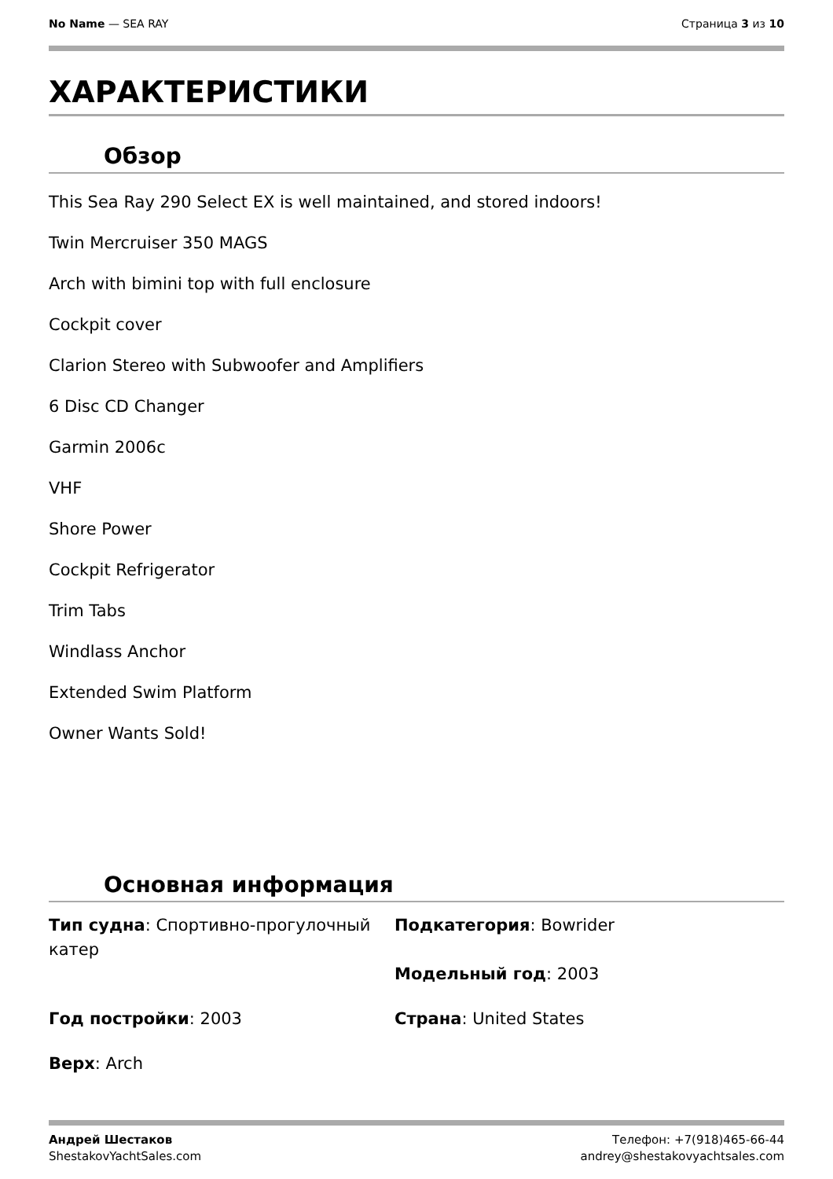No Name — SEA RAY Страница 3 из 10
ХАРАКТЕРИСТИКИ
Обзор
This Sea Ray 290 Select EX is well maintained, and stored indoors!
Twin Mercruiser 350 MAGS
Arch with bimini top with full enclosure
Cockpit cover
Clarion Stereo with Subwoofer and Amplifiers
6 Disc CD Changer
Garmin 2006c
VHF
Shore Power
Cockpit Refrigerator
Trim Tabs
Windlass Anchor
Extended Swim Platform
Owner Wants Sold!
Основная информация
Тип судна: Спортивно-прогулочный катер
Подкатегория: Bowrider
Модельный год: 2003
Год постройки: 2003
Страна: United States
Верх: Arch
Андрей Шестаков
ShestakovYachtSales.com
Телефон: +7(918)465-66-44
andrey@shestakovyachtsales.com